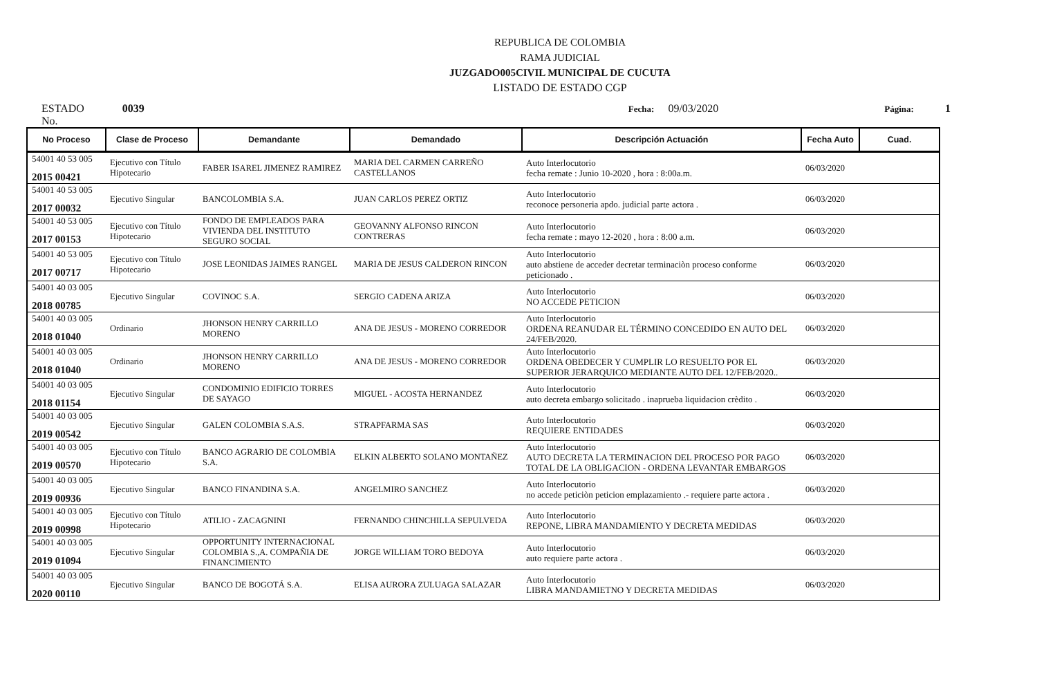REPUBLICA DE COLOMBIA
RAMA JUDICIAL
JUZGADO005CIVIL MUNICIPAL DE CUCUTA
LISTADO DE ESTADO CGP
ESTADO No. 0039 Fecha: 09/03/2020 Página: 1
| No Proceso | Clase de Proceso | Demandante | Demandado | Descripción Actuación | Fecha Auto | Cuad. |
| --- | --- | --- | --- | --- | --- | --- |
| 54001 40 53 005 2015 00421 | Ejecutivo con Título Hipotecario | FABER ISAREL JIMENEZ RAMIREZ | MARIA DEL CARMEN CARREÑO CASTELLANOS | Auto Interlocutorio fecha remate : Junio 10-2020 , hora : 8:00a.m. | 06/03/2020 | |
| 54001 40 53 005 2017 00032 | Ejecutivo Singular | BANCOLOMBIA S.A. | JUAN CARLOS PEREZ ORTIZ | Auto Interlocutorio reconoce personeria apdo. judicial parte actora . | 06/03/2020 | |
| 54001 40 53 005 2017 00153 | Ejecutivo con Título Hipotecario | FONDO DE EMPLEADOS PARA VIVIENDA DEL INSTITUTO SEGURO SOCIAL | GEOVANNY ALFONSO RINCON CONTRERAS | Auto Interlocutorio fecha remate : mayo 12-2020 , hora : 8:00 a.m. | 06/03/2020 | |
| 54001 40 53 005 2017 00717 | Ejecutivo con Título Hipotecario | JOSE LEONIDAS JAIMES RANGEL | MARIA DE JESUS CALDERON RINCON | Auto Interlocutorio auto abstiene de acceder decretar terminaciòn proceso conforme peticionado . | 06/03/2020 | |
| 54001 40 03 005 2018 00785 | Ejecutivo Singular | COVINOC S.A. | SERGIO CADENA ARIZA | Auto Interlocutorio NO ACCEDE PETICION | 06/03/2020 | |
| 54001 40 03 005 2018 01040 | Ordinario | JHONSON HENRY CARRILLO MORENO | ANA DE JESUS - MORENO CORREDOR | Auto Interlocutorio ORDENA REANUDAR EL TÉRMINO CONCEDIDO EN AUTO DEL 24/FEB/2020. | 06/03/2020 | |
| 54001 40 03 005 2018 01040 | Ordinario | JHONSON HENRY CARRILLO MORENO | ANA DE JESUS - MORENO CORREDOR | Auto Interlocutorio ORDENA OBEDECER Y CUMPLIR LO RESUELTO POR EL SUPERIOR JERARQUICO MEDIANTE AUTO DEL 12/FEB/2020.. | 06/03/2020 | |
| 54001 40 03 005 2018 01154 | Ejecutivo Singular | CONDOMINIO EDIFICIO TORRES DE SAYAGO | MIGUEL - ACOSTA HERNANDEZ | Auto Interlocutorio auto decreta embargo solicitado . inaprueba liquidacion crèdito . | 06/03/2020 | |
| 54001 40 03 005 2019 00542 | Ejecutivo Singular | GALEN COLOMBIA S.A.S. | STRAPFARMA SAS | Auto Interlocutorio REQUIERE ENTIDADES | 06/03/2020 | |
| 54001 40 03 005 2019 00570 | Ejecutivo con Título Hipotecario | BANCO AGRARIO DE COLOMBIA S.A. | ELKIN ALBERTO SOLANO MONTAÑEZ | Auto Interlocutorio AUTO DECRETA LA TERMINACION DEL PROCESO POR PAGO TOTAL DE LA OBLIGACION - ORDENA LEVANTAR EMBARGOS | 06/03/2020 | |
| 54001 40 03 005 2019 00936 | Ejecutivo Singular | BANCO FINANDINA S.A. | ANGELMIRO SANCHEZ | Auto Interlocutorio no accede peticiòn peticion emplazamiento .- requiere parte actora . | 06/03/2020 | |
| 54001 40 03 005 2019 00998 | Ejecutivo con Título Hipotecario | ATILIO - ZACAGNINI | FERNANDO CHINCHILLA SEPULVEDA | Auto Interlocutorio REPONE, LIBRA MANDAMIENTO Y DECRETA MEDIDAS | 06/03/2020 | |
| 54001 40 03 005 2019 01094 | Ejecutivo Singular | OPPORTUNITY INTERNACIONAL COLOMBIA S.,A. COMPAÑIA DE FINANCIMIENTO | JORGE WILLIAM TORO BEDOYA | Auto Interlocutorio auto requiere parte actora . | 06/03/2020 | |
| 54001 40 03 005 2020 00110 | Ejecutivo Singular | BANCO DE BOGOTÁ S.A. | ELISA AURORA ZULUAGA SALAZAR | Auto Interlocutorio LIBRA MANDAMIETNO Y DECRETA MEDIDAS | 06/03/2020 | |